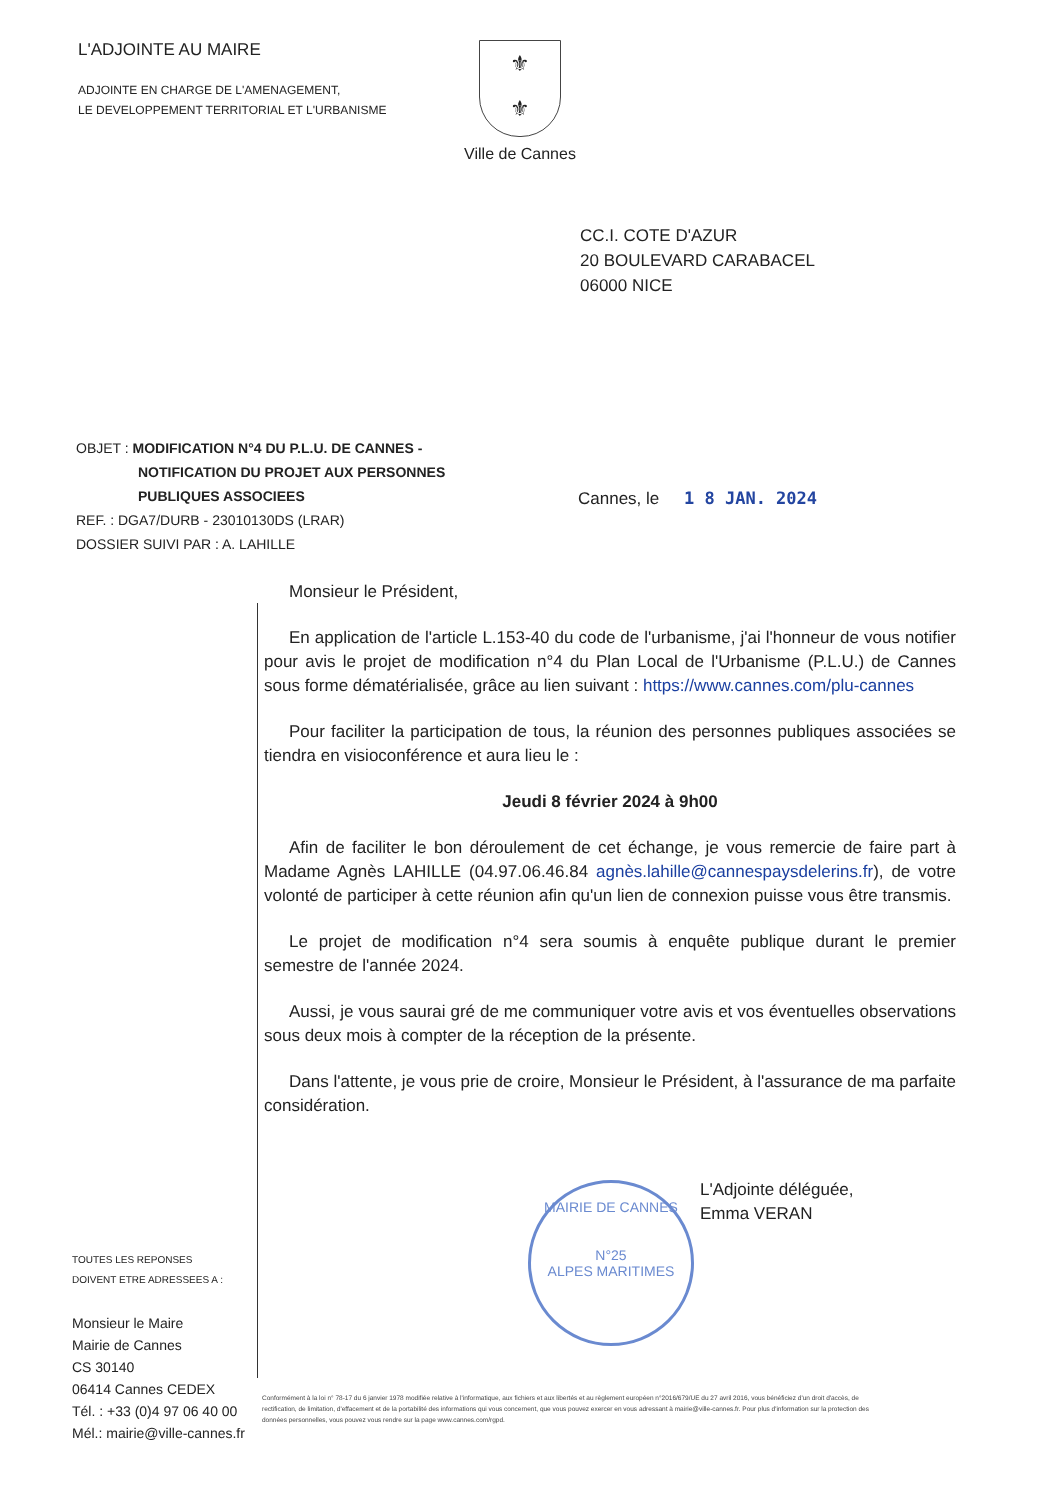L'ADJOINTE AU MAIRE
ADJOINTE EN CHARGE DE L'AMENAGEMENT,
LE DEVELOPPEMENT TERRITORIAL ET L'URBANISME
⚜
⚜
Ville de Cannes
CC.I. COTE D'AZUR
20 BOULEVARD CARABACEL
06000 NICE
OBJET : MODIFICATION N°4 DU P.L.U. DE CANNES -
NOTIFICATION DU PROJET AUX PERSONNES
PUBLIQUES ASSOCIEES
REF. : DGA7/DURB - 23010130DS (LRAR)
DOSSIER SUIVI PAR : A. LAHILLE
Cannes, le 1 8 JAN. 2024
Monsieur le Président,
En application de l'article L.153-40 du code de l'urbanisme, j'ai l'honneur de vous notifier pour avis le projet de modification n°4 du Plan Local de l'Urbanisme (P.L.U.) de Cannes sous forme dématérialisée, grâce au lien suivant : https://www.cannes.com/plu-cannes
Pour faciliter la participation de tous, la réunion des personnes publiques associées se tiendra en visioconférence et aura lieu le :
Jeudi 8 février 2024 à 9h00
Afin de faciliter le bon déroulement de cet échange, je vous remercie de faire part à Madame Agnès LAHILLE (04.97.06.46.84 agnès.lahille@cannespaysdelerins.fr), de votre volonté de participer à cette réunion afin qu'un lien de connexion puisse vous être transmis.
Le projet de modification n°4 sera soumis à enquête publique durant le premier semestre de l'année 2024.
Aussi, je vous saurai gré de me communiquer votre avis et vos éventuelles observations sous deux mois à compter de la réception de la présente.
Dans l'attente, je vous prie de croire, Monsieur le Président, à l'assurance de ma parfaite considération.
MAIRIE DE CANNES
N°25
ALPES MARITIMES
L'Adjointe déléguée,
Emma VERAN
TOUTES LES REPONSES
DOIVENT ETRE ADRESSEES A :
Monsieur le Maire
Mairie de Cannes
CS 30140
06414 Cannes CEDEX
Tél. : +33 (0)4 97 06 40 00
Mél.: mairie@ville-cannes.fr
Conformément à la loi n° 78-17 du 6 janvier 1978 modifiée relative à l'informatique, aux fichiers et aux libertés et au règlement européen n°2016/679/UE du 27 avril 2016, vous bénéficiez d'un droit d'accès, de rectification, de limitation, d'effacement et de la portabilité des informations qui vous concernent, que vous pouvez exercer en vous adressant à mairie@ville-cannes.fr. Pour plus d'information sur la protection des données personnelles, vous pouvez vous rendre sur la page www.cannes.com/rgpd.